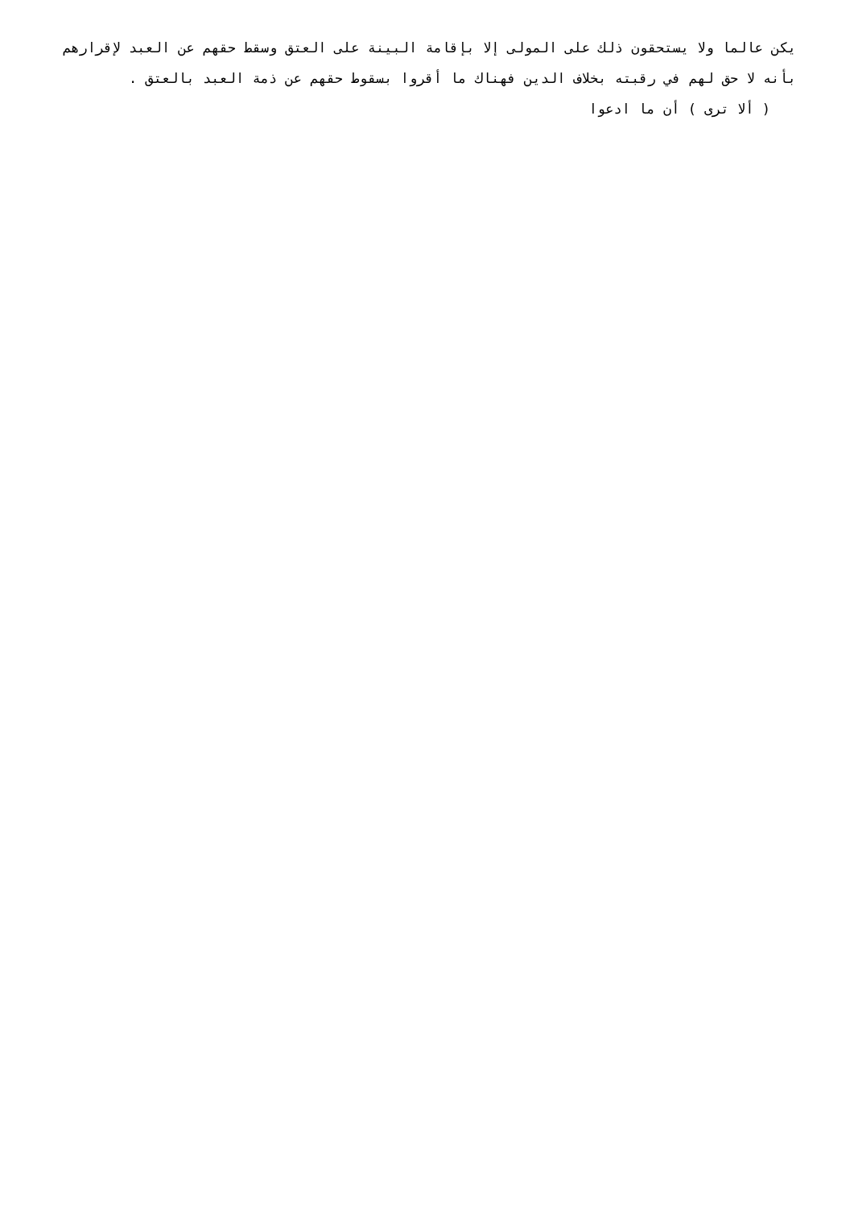يكن عالما ولا يستحقون ذلك على المولى إلا بإقامة البينة على العتق وسقط حقهم عن العبد لإقرارهم بأنه لا حق لهم في رقبته بخلاف الدين فهناك ما أقروا بسقوط حقهم عن ذمة العبد بالعتق .
( ألا ترى ) أن ما ادعوا